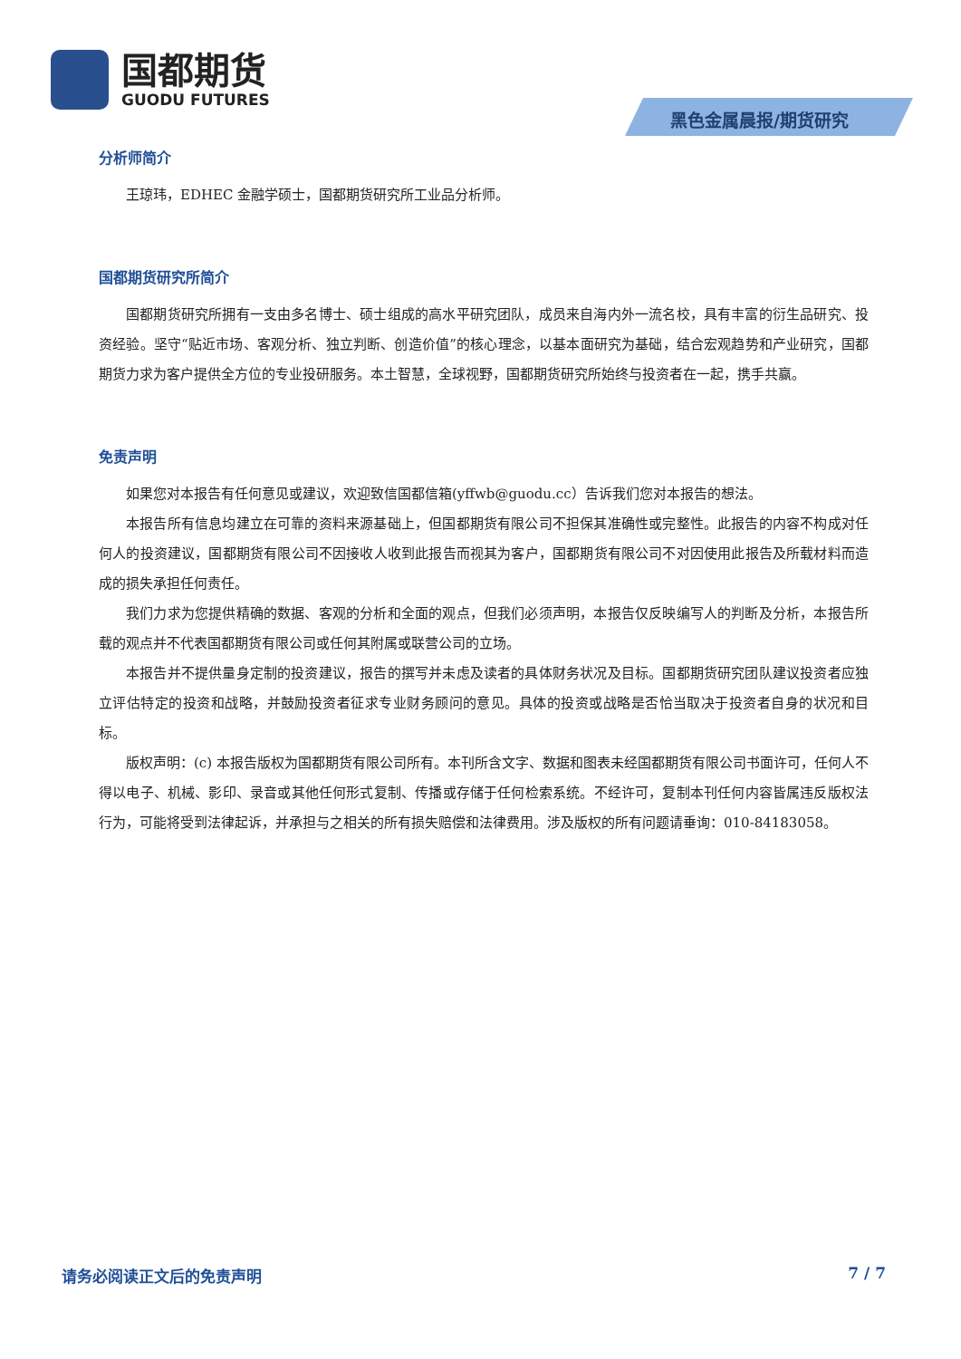国都期货
GUODU FUTURES
黑色金属晨报/期货研究
分析师简介
王琼玮，EDHEC 金融学硕士，国都期货研究所工业品分析师。
国都期货研究所简介
国都期货研究所拥有一支由多名博士、硕士组成的高水平研究团队，成员来自海内外一流名校，具有丰富的衍生品研究、投资经验。坚守“贴近市场、客观分析、独立判断、创造价值”的核心理念，以基本面研究为基础，结合宏观趋势和产业研究，国都期货力求为客户提供全方位的专业投研服务。本土智慧，全球视野，国都期货研究所始终与投资者在一起，携手共赢。
免责声明
如果您对本报告有任何意见或建议，欢迎致信国都信箱(yffwb@guodu.cc）告诉我们您对本报告的想法。
本报告所有信息均建立在可靠的资料来源基础上，但国都期货有限公司不担保其准确性或完整性。此报告的内容不构成对任何人的投资建议，国都期货有限公司不因接收人收到此报告而视其为客户，国都期货有限公司不对因使用此报告及所载材料而造成的损失承担任何责任。
我们力求为您提供精确的数据、客观的分析和全面的观点，但我们必须声明，本报告仅反映编写人的判断及分析，本报告所载的观点并不代表国都期货有限公司或任何其附属或联营公司的立场。
本报告并不提供量身定制的投资建议，报告的撰写并未虑及读者的具体财务状况及目标。国都期货研究团队建议投资者应独立评估特定的投资和战略，并鼓励投资者征求专业财务顾问的意见。具体的投资或战略是否恰当取决于投资者自身的状况和目标。
版权声明：(c) 本报告版权为国都期货有限公司所有。本刊所含文字、数据和图表未经国都期货有限公司书面许可，任何人不得以电子、机械、影印、录音或其他任何形式复制、传播或存储于任何检索系统。不经许可，复制本刊任何内容皆属违反版权法行为，可能将受到法律起诉，并承担与之相关的所有损失赔偿和法律费用。涉及版权的所有问题请垂询：010-84183058。
请务必阅读正文后的免责声明 7 / 7